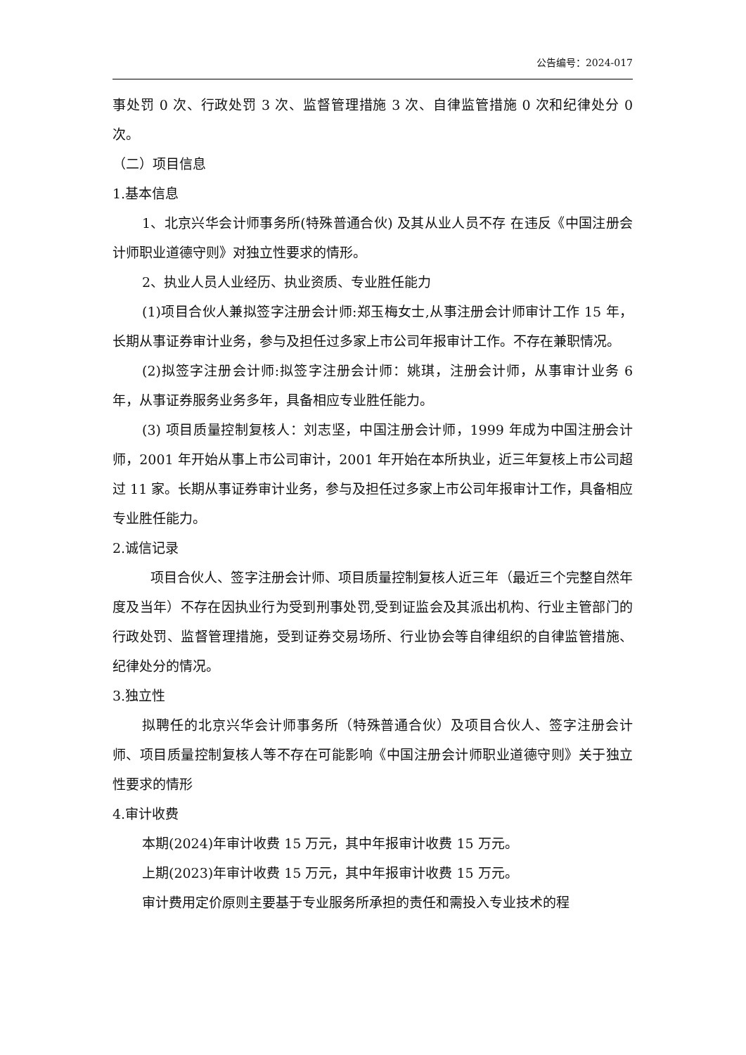公告编号：2024-017
事处罚 0 次、行政处罚 3 次、监督管理措施 3 次、自律监管措施 0 次和纪律处分 0 次。
（二）项目信息
1.基本信息
1、北京兴华会计师事务所(特殊普通合伙) 及其从业人员不存 在违反《中国注册会计师职业道德守则》对独立性要求的情形。
2、执业人员人业经历、执业资质、专业胜任能力
(1)项目合伙人兼拟签字注册会计师:郑玉梅女士,从事注册会计师审计工作 15 年，长期从事证券审计业务，参与及担任过多家上市公司年报审计工作。不存在兼职情况。
(2)拟签字注册会计师:拟签字注册会计师：姚琪，注册会计师，从事审计业务 6 年，从事证券服务业务多年，具备相应专业胜任能力。
(3) 项目质量控制复核人：刘志坚，中国注册会计师，1999 年成为中国注册会计师，2001 年开始从事上市公司审计，2001 年开始在本所执业，近三年复核上市公司超过 11 家。长期从事证券审计业务，参与及担任过多家上市公司年报审计工作，具备相应专业胜任能力。
2.诚信记录
项目合伙人、签字注册会计师、项目质量控制复核人近三年（最近三个完整自然年度及当年）不存在因执业行为受到刑事处罚,受到证监会及其派出机构、行业主管部门的行政处罚、监督管理措施，受到证券交易场所、行业协会等自律组织的自律监管措施、纪律处分的情况。
3.独立性
拟聘任的北京兴华会计师事务所（特殊普通合伙）及项目合伙人、签字注册会计师、项目质量控制复核人等不存在可能影响《中国注册会计师职业道德守则》关于独立性要求的情形
4.审计收费
本期(2024)年审计收费 15 万元，其中年报审计收费 15 万元。
上期(2023)年审计收费 15 万元，其中年报审计收费 15 万元。
审计费用定价原则主要基于专业服务所承担的责任和需投入专业技术的程